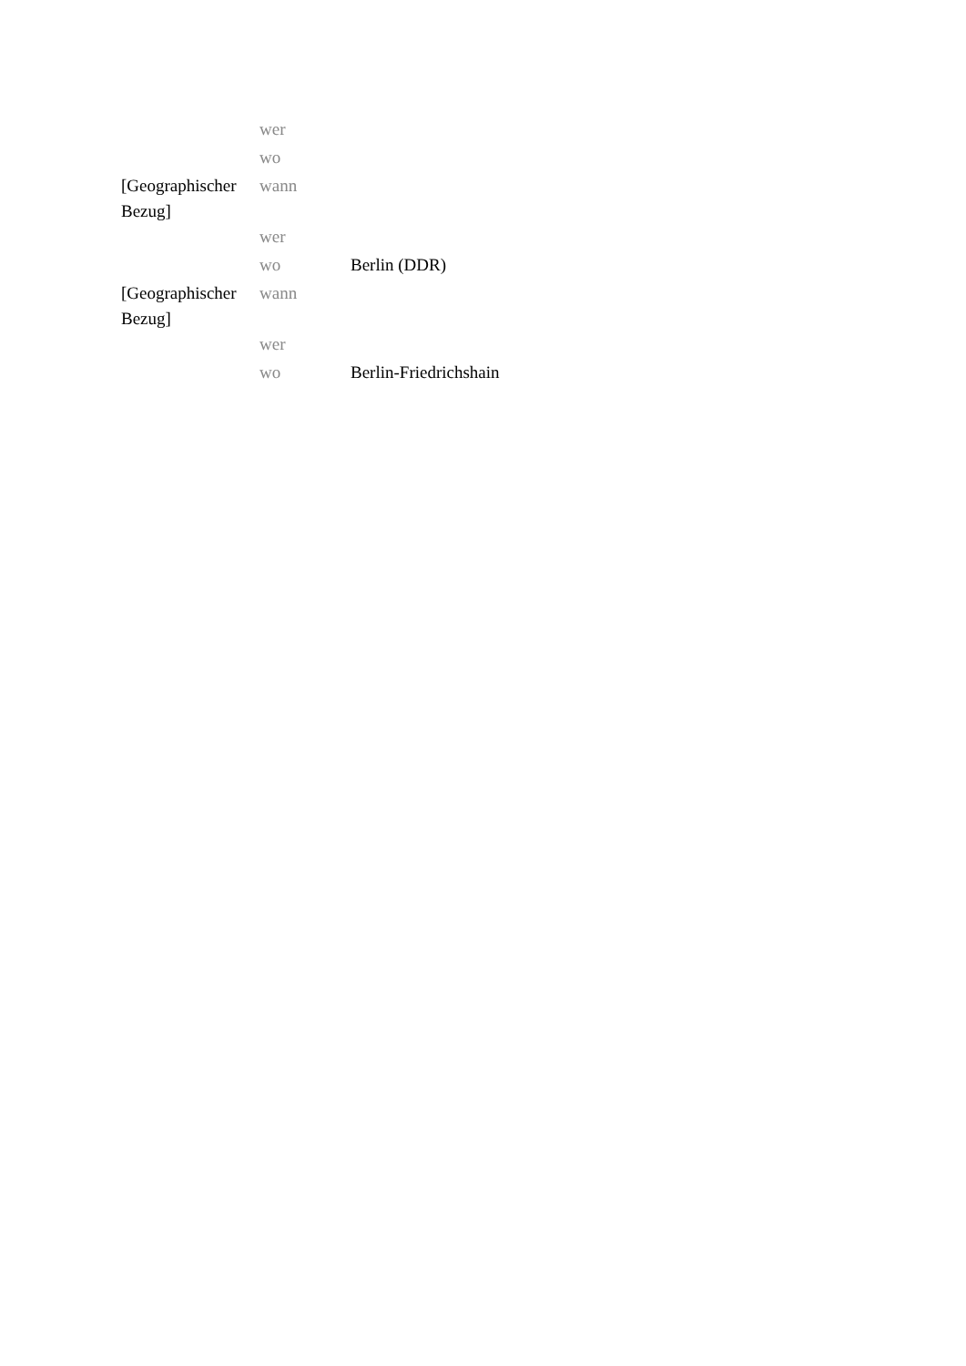| | wer | |
| | wo | |
| [Geographischer Bezug] | wann | |
| | wer | |
| | wo | Berlin (DDR) |
| [Geographischer Bezug] | wann | |
| | wer | |
| | wo | Berlin-Friedrichshain |